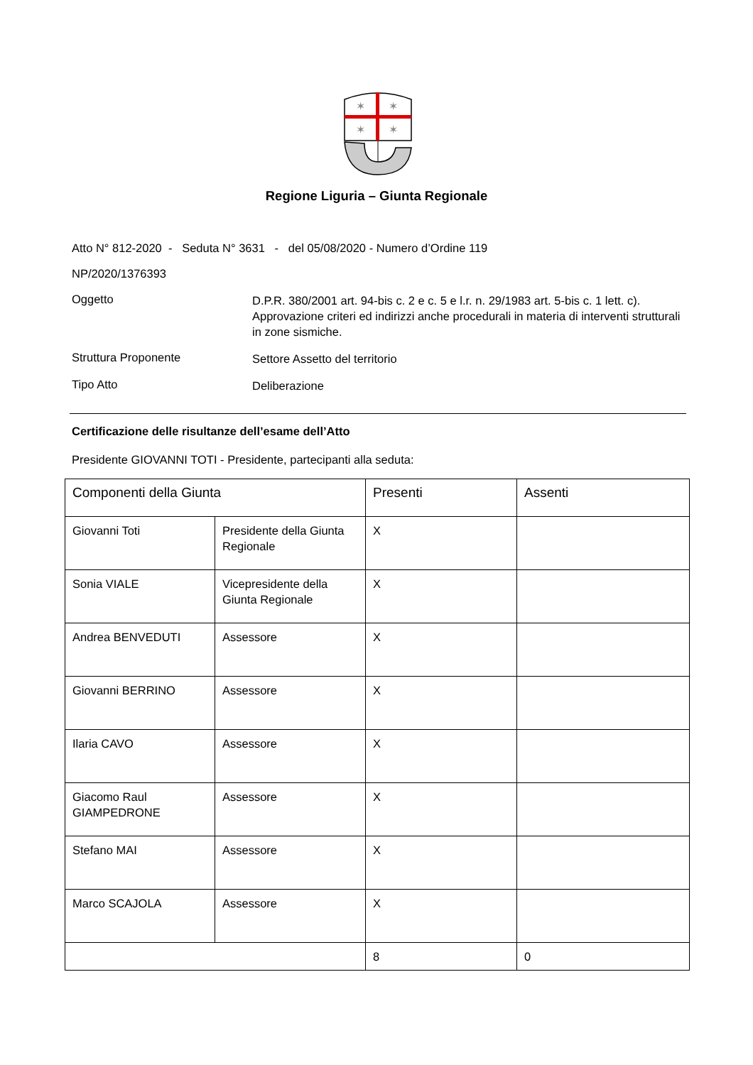✶
✶
✶
✶
Regione Liguria – Giunta Regionale
Atto N° 812-2020 - Seduta N° 3631 - del 05/08/2020 - Numero d’Ordine 119
NP/2020/1376393
Oggetto
D.P.R. 380/2001 art. 94-bis c. 2 e c. 5 e l.r. n. 29/1983 art. 5-bis c. 1 lett. c). Approvazione criteri ed indirizzi anche procedurali in materia di interventi strutturali in zone sismiche.
Struttura Proponente
Settore Assetto del territorio
Tipo Atto
Deliberazione
Certificazione delle risultanze dell’esame dell’Atto
Presidente GIOVANNI TOTI - Presidente, partecipanti alla seduta:
| Componenti della Giunta | | Presenti | Assenti |
| --- | --- | --- | --- |
| Giovanni Toti | Presidente della Giunta Regionale | X | |
| Sonia VIALE | Vicepresidente della Giunta Regionale | X | |
| Andrea BENVEDUTI | Assessore | X | |
| Giovanni BERRINO | Assessore | X | |
| Ilaria CAVO | Assessore | X | |
| Giacomo Raul GIAMPEDRONE | Assessore | X | |
| Stefano MAI | Assessore | X | |
| Marco SCAJOLA | Assessore | X | |
| | | 8 | 0 |